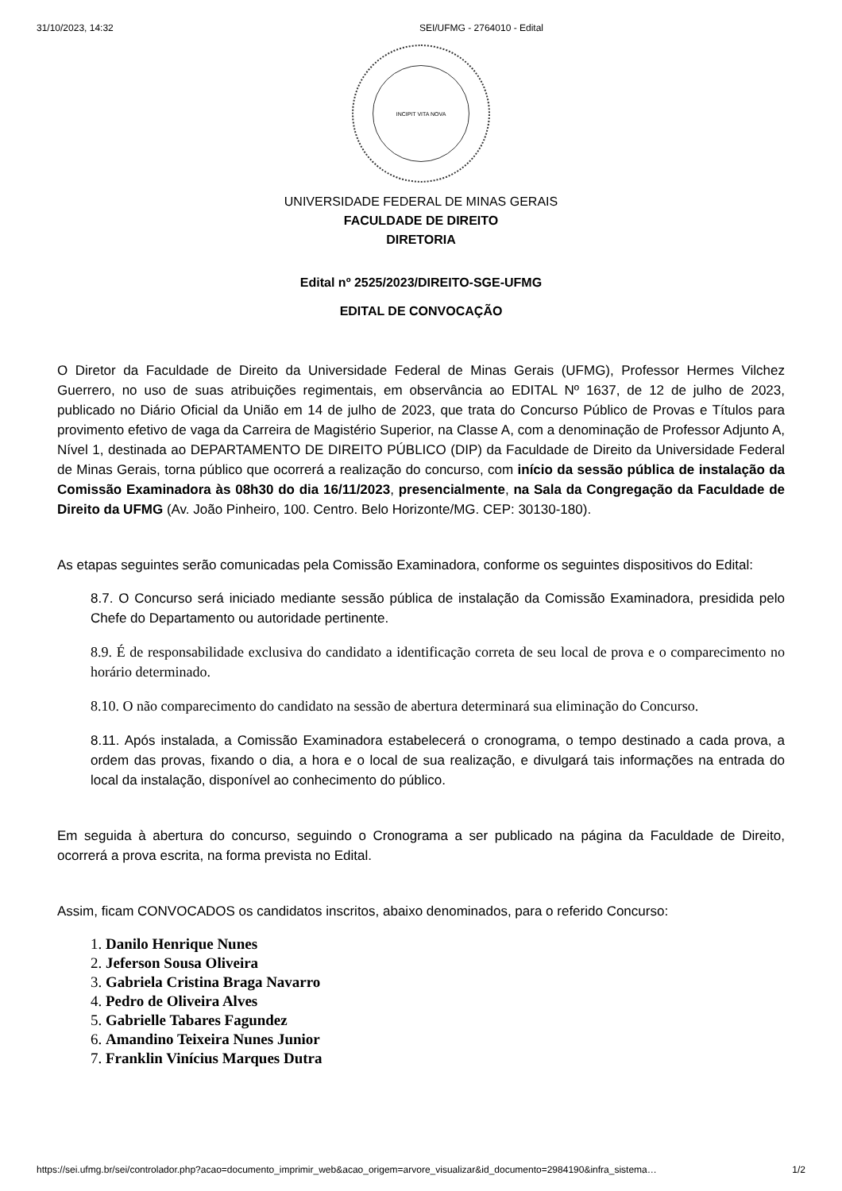31/10/2023, 14:32 SEI/UFMG - 2764010 - Edital
INCIPIT VITA NOVA
UNIVERSIDADE FEDERAL DE MINAS GERAIS
FACULDADE DE DIREITO
DIRETORIA
Edital nº 2525/2023/DIREITO-SGE-UFMG
EDITAL DE CONVOCAÇÃO
O Diretor da Faculdade de Direito da Universidade Federal de Minas Gerais (UFMG), Professor Hermes Vilchez Guerrero, no uso de suas atribuições regimentais, em observância ao EDITAL Nº 1637, de 12 de julho de 2023, publicado no Diário Oficial da União em 14 de julho de 2023, que trata do Concurso Público de Provas e Títulos para provimento efetivo de vaga da Carreira de Magistério Superior, na Classe A, com a denominação de Professor Adjunto A, Nível 1, destinada ao DEPARTAMENTO DE DIREITO PÚBLICO (DIP) da Faculdade de Direito da Universidade Federal de Minas Gerais, torna público que ocorrerá a realização do concurso, com início da sessão pública de instalação da Comissão Examinadora às 08h30 do dia 16/11/2023, presencialmente, na Sala da Congregação da Faculdade de Direito da UFMG (Av. João Pinheiro, 100. Centro. Belo Horizonte/MG. CEP: 30130-180).
As etapas seguintes serão comunicadas pela Comissão Examinadora, conforme os seguintes dispositivos do Edital:
8.7. O Concurso será iniciado mediante sessão pública de instalação da Comissão Examinadora, presidida pelo Chefe do Departamento ou autoridade pertinente.
8.9. É de responsabilidade exclusiva do candidato a identificação correta de seu local de prova e o comparecimento no horário determinado.
8.10. O não comparecimento do candidato na sessão de abertura determinará sua eliminação do Concurso.
8.11. Após instalada, a Comissão Examinadora estabelecerá o cronograma, o tempo destinado a cada prova, a ordem das provas, fixando o dia, a hora e o local de sua realização, e divulgará tais informações na entrada do local da instalação, disponível ao conhecimento do público.
Em seguida à abertura do concurso, seguindo o Cronograma a ser publicado na página da Faculdade de Direito, ocorrerá a prova escrita, na forma prevista no Edital.
Assim, ficam CONVOCADOS os candidatos inscritos, abaixo denominados, para o referido Concurso:
1. Danilo Henrique Nunes
2. Jeferson Sousa Oliveira
3. Gabriela Cristina Braga Navarro
4. Pedro de Oliveira Alves
5. Gabrielle Tabares Fagundez
6. Amandino Teixeira Nunes Junior
7. Franklin Vinícius Marques Dutra
https://sei.ufmg.br/sei/controlador.php?acao=documento_imprimir_web&acao_origem=arvore_visualizar&id_documento=2984190&infra_sistema… 1/2